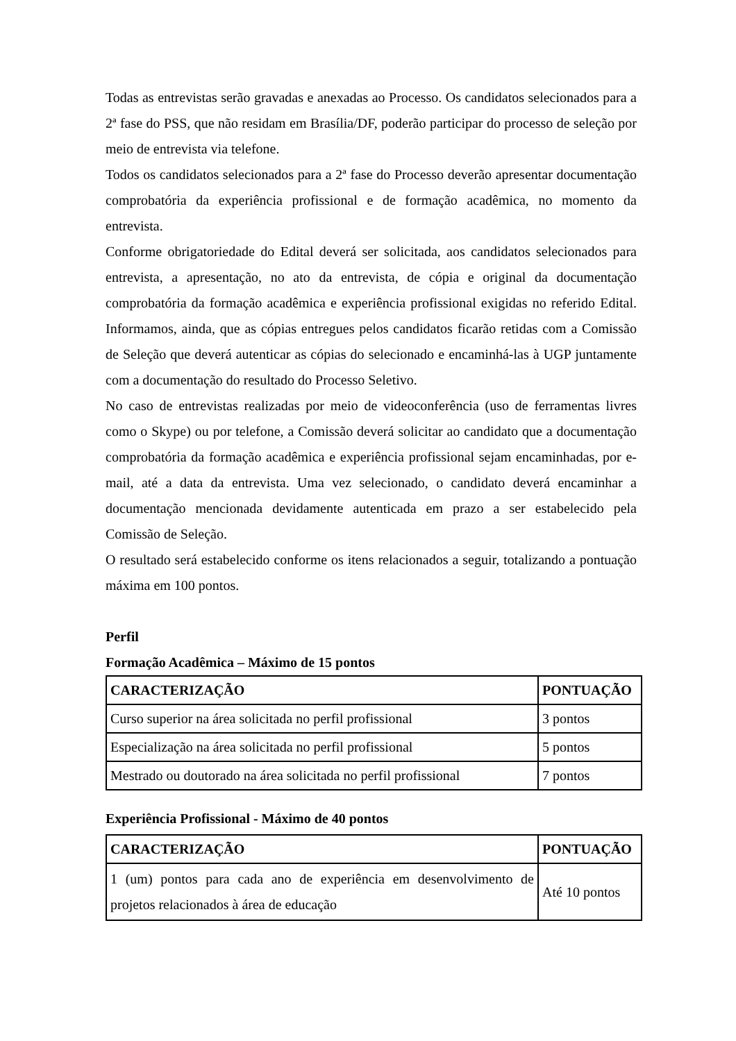Todas as entrevistas serão gravadas e anexadas ao Processo. Os candidatos selecionados para a 2ª fase do PSS, que não residam em Brasília/DF, poderão participar do processo de seleção por meio de entrevista via telefone.
Todos os candidatos selecionados para a 2ª fase do Processo deverão apresentar documentação comprobatória da experiência profissional e de formação acadêmica, no momento da entrevista.
Conforme obrigatoriedade do Edital deverá ser solicitada, aos candidatos selecionados para entrevista, a apresentação, no ato da entrevista, de cópia e original da documentação comprobatória da formação acadêmica e experiência profissional exigidas no referido Edital. Informamos, ainda, que as cópias entregues pelos candidatos ficarão retidas com a Comissão de Seleção que deverá autenticar as cópias do selecionado e encaminhá-las à UGP juntamente com a documentação do resultado do Processo Seletivo.
No caso de entrevistas realizadas por meio de videoconferência (uso de ferramentas livres como o Skype) ou por telefone, a Comissão deverá solicitar ao candidato que a documentação comprobatória da formação acadêmica e experiência profissional sejam encaminhadas, por e-mail, até a data da entrevista. Uma vez selecionado, o candidato deverá encaminhar a documentação mencionada devidamente autenticada em prazo a ser estabelecido pela Comissão de Seleção.
O resultado será estabelecido conforme os itens relacionados a seguir, totalizando a pontuação máxima em 100 pontos.
Perfil
Formação Acadêmica – Máximo de 15 pontos
| CARACTERIZAÇÃO | PONTUAÇÃO |
| --- | --- |
| Curso superior na área solicitada no perfil profissional | 3 pontos |
| Especialização na área solicitada no perfil profissional | 5 pontos |
| Mestrado ou doutorado na área solicitada no perfil profissional | 7 pontos |
Experiência Profissional - Máximo de 40 pontos
| CARACTERIZAÇÃO | PONTUAÇÃO |
| --- | --- |
| 1 (um) pontos para cada ano de experiência em desenvolvimento de projetos relacionados à área de educação | Até 10 pontos |